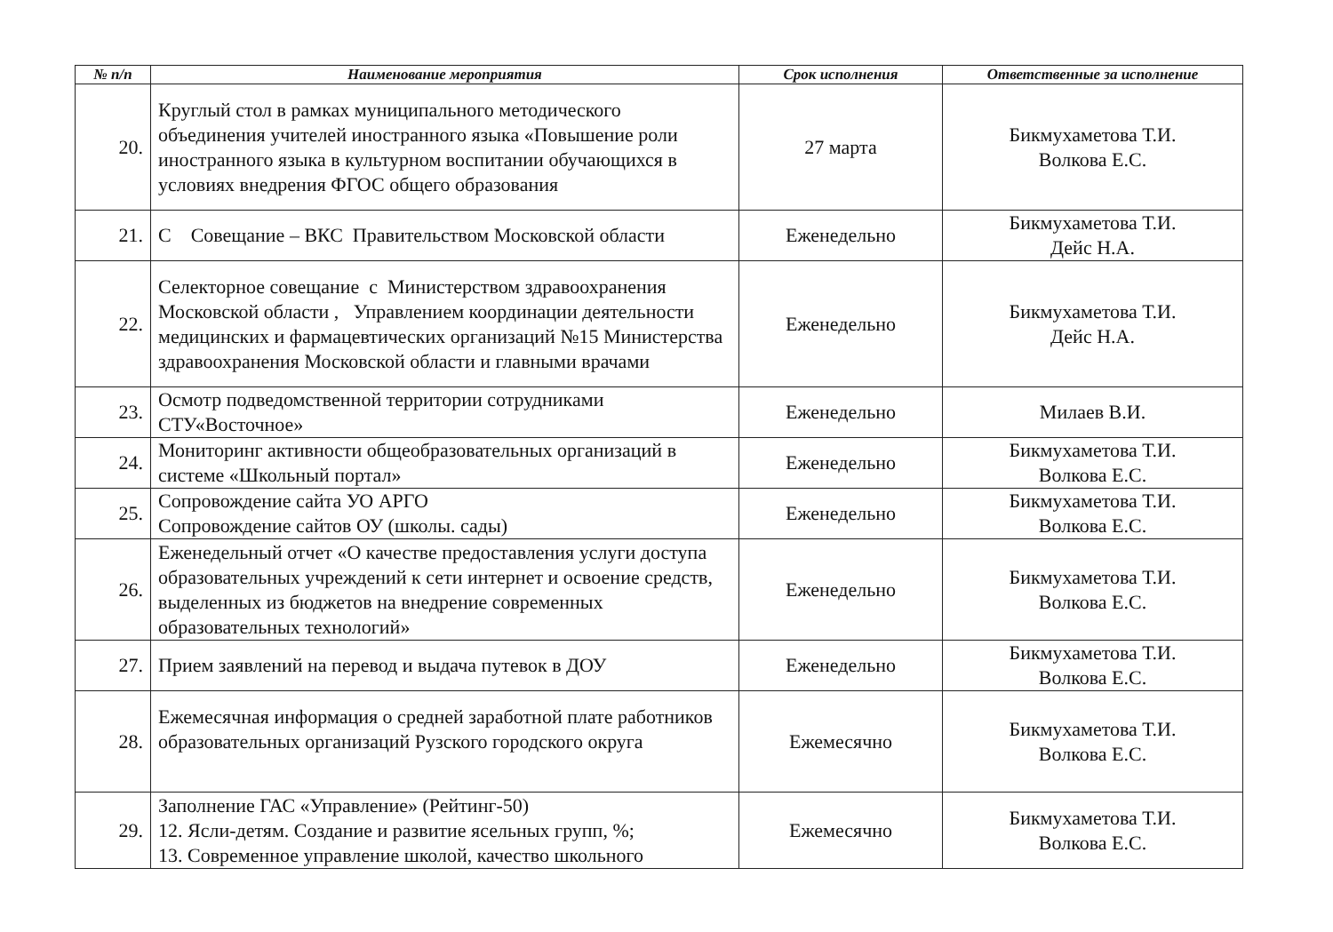| № п/п | Наименование мероприятия | Срок исполнения | Ответственные за исполнение |
| --- | --- | --- | --- |
| 20. | Круглый стол в рамках муниципального методического объединения учителей иностранного языка «Повышение роли иностранного языка в культурном воспитании обучающихся в условиях внедрения ФГОС общего образования | 27 марта | Бикмухаметова Т.И. Волкова Е.С. |
| 21. | С Совещание – ВКС Правительством Московской области | Еженедельно | Бикмухаметова Т.И. Дейс Н.А. |
| 22. | Селекторное совещание с Министерством здравоохранения Московской области , Управлением координации деятельности медицинских и фармацевтических организаций №15 Министерства здравоохранения Московской области и главными врачами | Еженедельно | Бикмухаметова Т.И. Дейс Н.А. |
| 23. | Осмотр подведомственной территории сотрудниками СТУ«Восточное» | Еженедельно | Милаев В.И. |
| 24. | Мониторинг активности общеобразовательных организаций в системе «Школьный портал» | Еженедельно | Бикмухаметова Т.И. Волкова Е.С. |
| 25. | Сопровождение сайта УО АРГО Сопровождение сайтов ОУ (школы. сады) | Еженедельно | Бикмухаметова Т.И. Волкова Е.С. |
| 26. | Еженедельный отчет «О качестве предоставления услуги доступа образовательных учреждений к сети интернет и освоение средств, выделенных из бюджетов на внедрение современных образовательных технологий» | Еженедельно | Бикмухаметова Т.И. Волкова Е.С. |
| 27. | Прием заявлений на перевод и выдача путевок в ДОУ | Еженедельно | Бикмухаметова Т.И. Волкова Е.С. |
| 28. | Ежемесячная информация о средней заработной плате работников образовательных организаций Рузского городского округа | Ежемесячно | Бикмухаметова Т.И. Волкова Е.С. |
| 29. | Заполнение ГАС «Управление» (Рейтинг-50) 12. Ясли-детям. Создание и развитие ясельных групп, %; 13. Современное управление школой, качество школьного | Ежемесячно | Бикмухаметова Т.И. Волкова Е.С. |